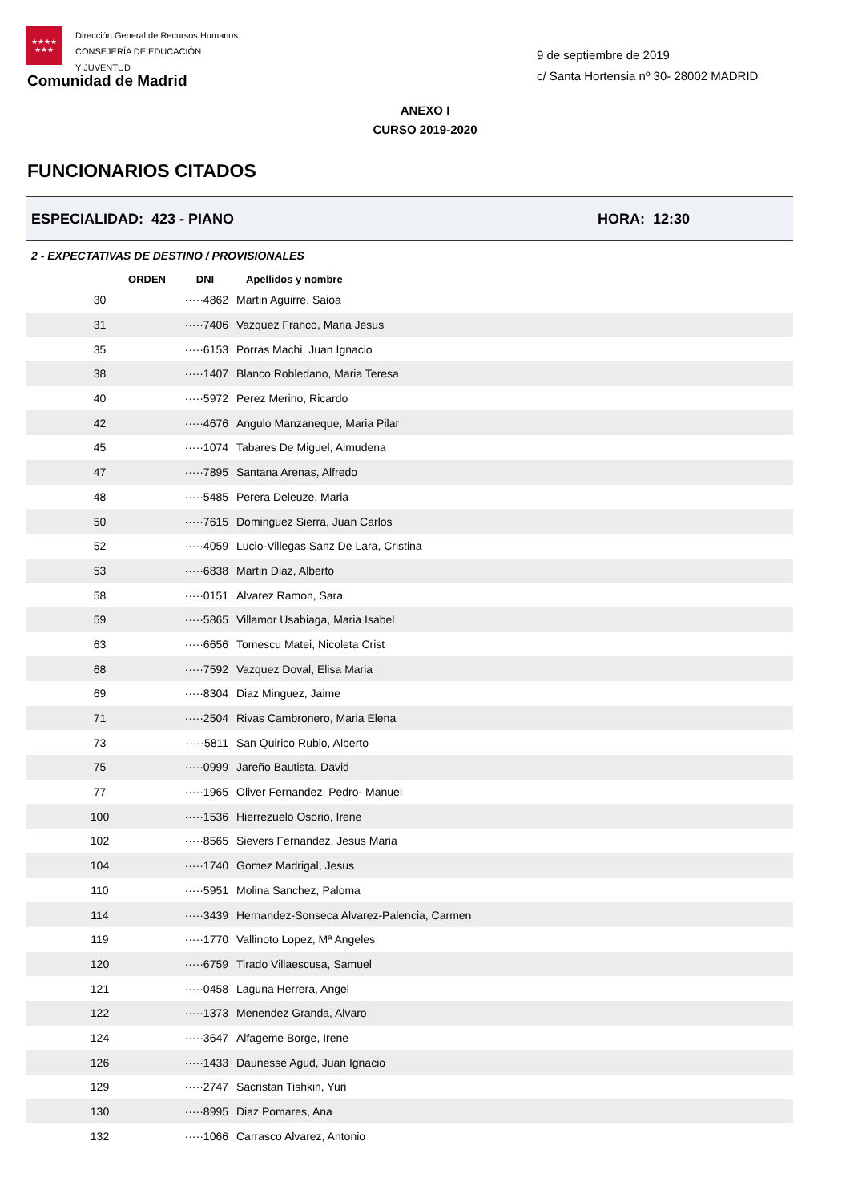★★★★
★★★
Dirección General de Recursos Humanos
CONSEJERÍA DE EDUCACIÓN
Y JUVENTUD
Comunidad de Madrid
9 de septiembre de 2019
c/ Santa Hortensia nº 30- 28002 MADRID
ANEXO I
CURSO 2019-2020
FUNCIONARIOS CITADOS
ESPECIALIDAD: 423 - PIANO HORA: 12:30
2 - EXPECTATIVAS DE DESTINO / PROVISIONALES
| ORDEN | DNI | Apellidos y nombre |
| --- | --- | --- |
| 30 | ·····4862 | Martin Aguirre, Saioa |
| 31 | ·····7406 | Vazquez Franco, Maria Jesus |
| 35 | ·····6153 | Porras Machi, Juan Ignacio |
| 38 | ·····1407 | Blanco Robledano, Maria Teresa |
| 40 | ·····5972 | Perez Merino, Ricardo |
| 42 | ·····4676 | Angulo Manzaneque, Maria Pilar |
| 45 | ·····1074 | Tabares De Miguel, Almudena |
| 47 | ·····7895 | Santana Arenas, Alfredo |
| 48 | ·····5485 | Perera Deleuze, Maria |
| 50 | ·····7615 | Dominguez Sierra, Juan Carlos |
| 52 | ·····4059 | Lucio-Villegas Sanz De Lara, Cristina |
| 53 | ·····6838 | Martin Diaz, Alberto |
| 58 | ·····0151 | Alvarez Ramon, Sara |
| 59 | ·····5865 | Villamor Usabiaga, Maria Isabel |
| 63 | ·····6656 | Tomescu Matei, Nicoleta Crist |
| 68 | ·····7592 | Vazquez Doval, Elisa Maria |
| 69 | ·····8304 | Diaz Minguez, Jaime |
| 71 | ·····2504 | Rivas Cambronero, Maria Elena |
| 73 | ·····5811 | San Quirico Rubio, Alberto |
| 75 | ·····0999 | Jareño Bautista, David |
| 77 | ·····1965 | Oliver Fernandez, Pedro- Manuel |
| 100 | ·····1536 | Hierrezuelo Osorio, Irene |
| 102 | ·····8565 | Sievers Fernandez, Jesus Maria |
| 104 | ·····1740 | Gomez Madrigal, Jesus |
| 110 | ·····5951 | Molina Sanchez, Paloma |
| 114 | ·····3439 | Hernandez-Sonseca Alvarez-Palencia, Carmen |
| 119 | ·····1770 | Vallinoto Lopez, Mª Angeles |
| 120 | ·····6759 | Tirado Villaescusa, Samuel |
| 121 | ·····0458 | Laguna Herrera, Angel |
| 122 | ·····1373 | Menendez Granda, Alvaro |
| 124 | ·····3647 | Alfageme Borge, Irene |
| 126 | ·····1433 | Daunesse Agud, Juan Ignacio |
| 129 | ·····2747 | Sacristan Tishkin, Yuri |
| 130 | ·····8995 | Diaz Pomares, Ana |
| 132 | ·····1066 | Carrasco Alvarez, Antonio |